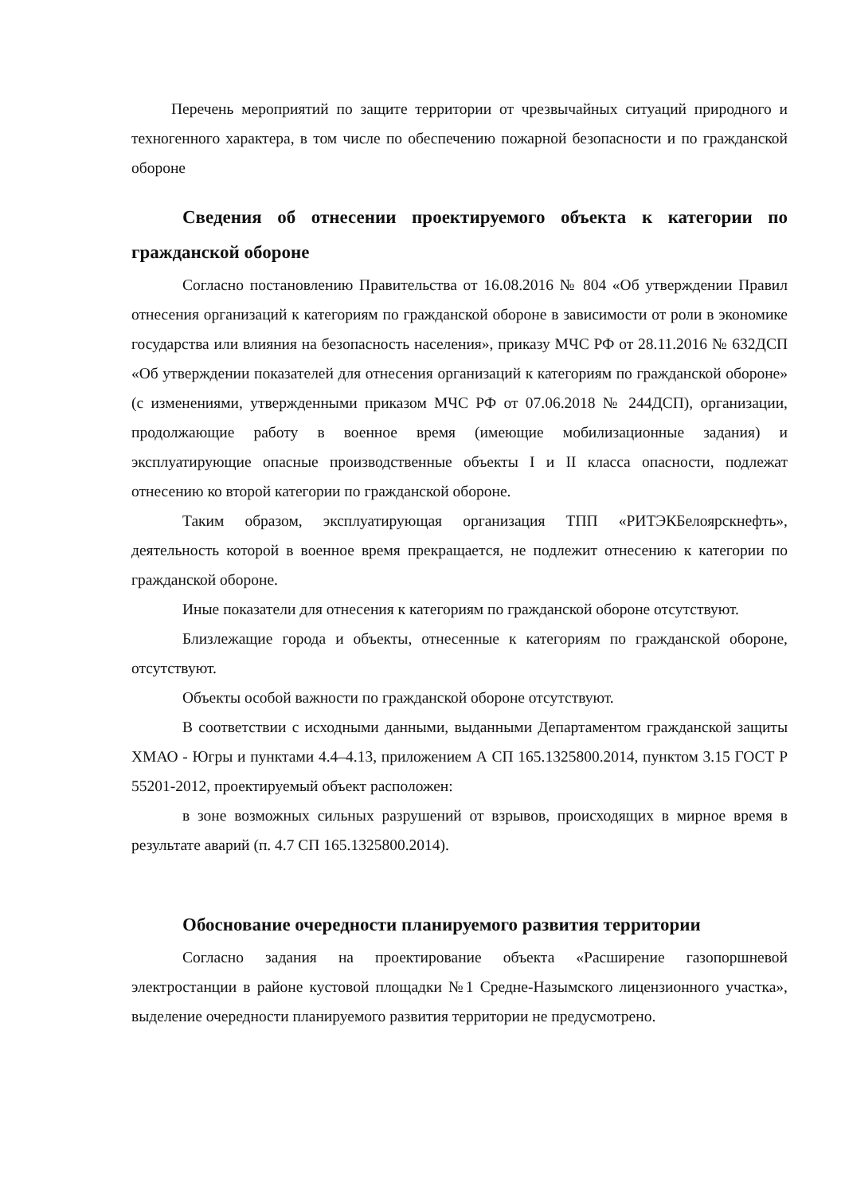Перечень мероприятий по защите территории от чрезвычайных ситуаций природного и техногенного характера, в том числе по обеспечению пожарной безопасности и по гражданской обороне
Сведения об отнесении проектируемого объекта к категории по гражданской обороне
Согласно постановлению Правительства от 16.08.2016 № 804 «Об утверждении Правил отнесения организаций к категориям по гражданской обороне в зависимости от роли в экономике государства или влияния на безопасность населения», приказу МЧС РФ от 28.11.2016 № 632ДСП «Об утверждении показателей для отнесения организаций к категориям по гражданской обороне» (с изменениями, утвержденными приказом МЧС РФ от 07.06.2018 № 244ДСП), организации, продолжающие работу в военное время (имеющие мобилизационные задания) и эксплуатирующие опасные производственные объекты I и II класса опасности, подлежат отнесению ко второй категории по гражданской обороне.
Таким образом, эксплуатирующая организация ТПП «РИТЭКБелоярскнефть», деятельность которой в военное время прекращается, не подлежит отнесению к категории по гражданской обороне.
Иные показатели для отнесения к категориям по гражданской обороне отсутствуют.
Близлежащие города и объекты, отнесенные к категориям по гражданской обороне, отсутствуют.
Объекты особой важности по гражданской обороне отсутствуют.
В соответствии с исходными данными, выданными Департаментом гражданской защиты ХМАО - Югры и пунктами 4.4–4.13, приложением А СП 165.1325800.2014, пунктом 3.15 ГОСТ Р 55201-2012, проектируемый объект расположен:
в зоне возможных сильных разрушений от взрывов, происходящих в мирное время в результате аварий (п. 4.7 СП 165.1325800.2014).
Обоснование очередности планируемого развития территории
Согласно задания на проектирование объекта «Расширение газопоршневой электростанции в районе кустовой площадки №1 Средне-Назымского лицензионного участка», выделение очередности планируемого развития территории не предусмотрено.